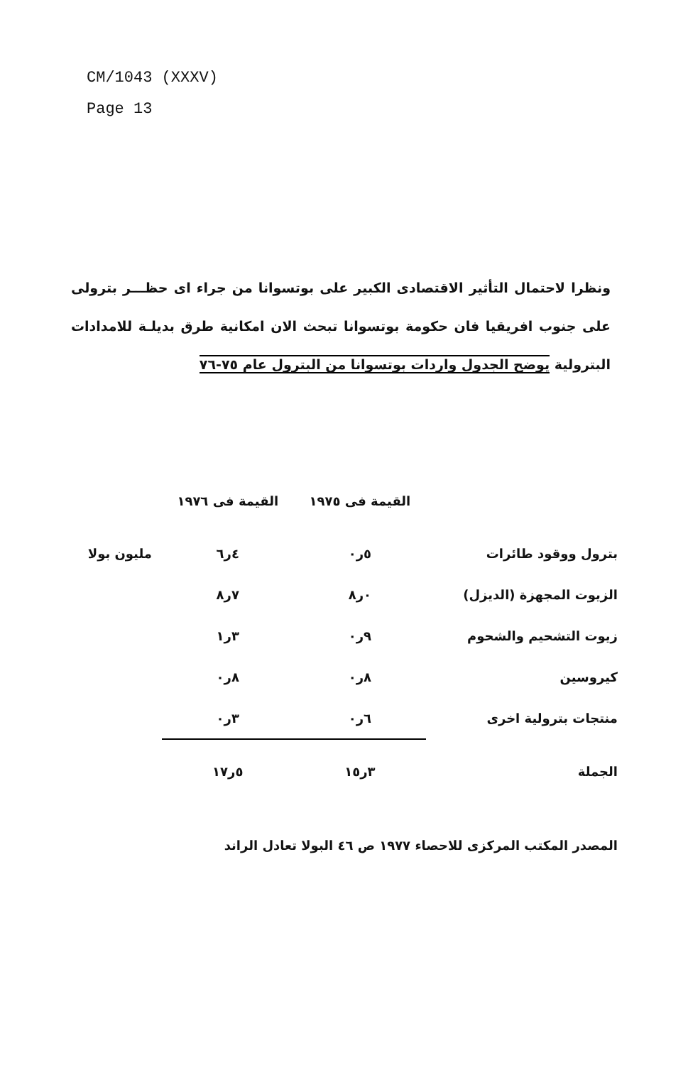CM/1043 (XXXV)
Page 13
ونظرا لاحتمال التأثير الاقتصادى الكبير على بوتسوانا من جراء اى حظـــر بترولى على جنوب افريقيا فان حكومة بوتسوانا تبحث الان امكانية طرق بديلـة للامدادات البترولية يوضح الجدول واردات بوتسوانا من البترول عام ٧٥-٧٦
| | القيمة فى ١٩٧٥ | القيمة فى ١٩٧٦ | |
| --- | --- | --- | --- |
| بترول ووقود طائرات | ٥ر٠ | ٤ر٦ | مليون بولا |
| الزيوت المجهزة (الديزل) | ٠ر٨ | ٧ر٨ | |
| زيوت التشحيم والشحوم | ٩ر٠ | ٣ر١ | |
| كيروسين | ٨ر٠ | ٨ر٠ | |
| منتجات بترولية اخرى | ٦ر٠ | ٣ر٠ | |
| الجملة | ٣ر١٥ | ٥ر١٧ | |
المصدر المكتب المركزى للاحصاء ١٩٧٧ ص ٤٦ البولا تعادل الراند